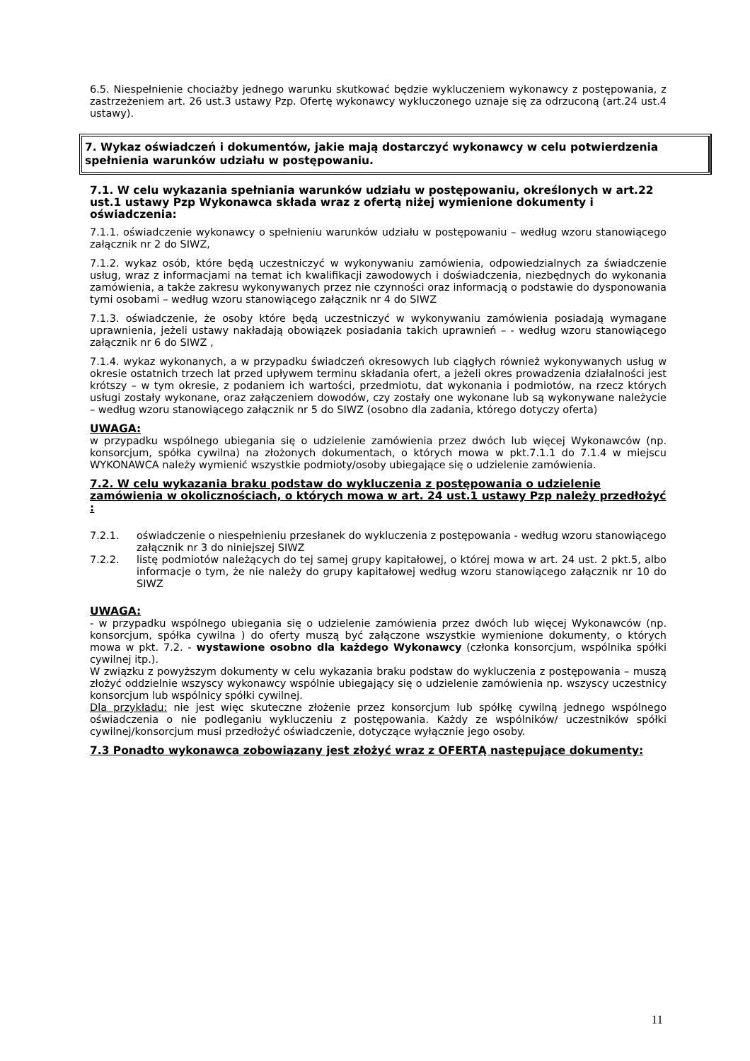6.5. Niespełnienie chociażby jednego warunku skutkować będzie wykluczeniem wykonawcy z postępowania, z zastrzeżeniem art. 26 ust.3 ustawy Pzp. Ofertę wykonawcy wykluczonego uznaje się za odrzuconą (art.24 ust.4 ustawy).
7. Wykaz oświadczeń i dokumentów, jakie mają dostarczyć wykonawcy w celu potwierdzenia spełnienia warunków udziału w postępowaniu.
7.1. W celu wykazania spełniania warunków udziału w postępowaniu, określonych w art.22 ust.1 ustawy Pzp Wykonawca składa wraz z ofertą niżej wymienione dokumenty i oświadczenia:
7.1.1. oświadczenie wykonawcy o spełnieniu warunków udziału w postępowaniu – według wzoru stanowiącego załącznik nr 2 do SIWZ,
7.1.2. wykaz osób, które będą uczestniczyć w wykonywaniu zamówienia, odpowiedzialnych za świadczenie usług, wraz z informacjami na temat ich kwalifikacji zawodowych i doświadczenia, niezbędnych do wykonania zamówienia, a także zakresu wykonywanych przez nie czynności oraz informacją o podstawie do dysponowania tymi osobami – według wzoru stanowiącego załącznik nr 4 do SIWZ
7.1.3. oświadczenie, że osoby które będą uczestniczyć w wykonywaniu zamówienia posiadają wymagane uprawnienia, jeżeli ustawy nakładają obowiązek posiadania takich uprawnień – - według wzoru stanowiącego załącznik nr 6 do SIWZ ,
7.1.4. wykaz wykonanych, a w przypadku świadczeń okresowych lub ciągłych również wykonywanych usług w okresie ostatnich trzech lat przed upływem terminu składania ofert, a jeżeli okres prowadzenia działalności jest krótszy – w tym okresie, z podaniem ich wartości, przedmiotu, dat wykonania i podmiotów, na rzecz których usługi zostały wykonane, oraz załączeniem dowodów, czy zostały one wykonane lub są wykonywane należycie – według wzoru stanowiącego załącznik nr 5 do SIWZ (osobno dla zadania, którego dotyczy oferta)
UWAGA:
w przypadku wspólnego ubiegania się o udzielenie zamówienia przez dwóch lub więcej Wykonawców (np. konsorcjum, spółka cywilna) na złożonych dokumentach, o których mowa w pkt.7.1.1 do 7.1.4 w miejscu WYKONAWCA należy wymienić wszystkie podmioty/osoby ubiegające się o udzielenie zamówienia.
7.2. W celu wykazania braku podstaw do wykluczenia z postępowania o udzielenie zamówienia w okolicznościach, o których mowa w art. 24 ust.1 ustawy Pzp należy przedłożyć :
7.2.1. oświadczenie o niespełnieniu przesłanek do wykluczenia z postępowania - według wzoru stanowiącego załącznik nr 3 do niniejszej SIWZ
7.2.2. listę podmiotów należących do tej samej grupy kapitałowej, o której mowa w art. 24 ust. 2 pkt.5, albo informacje o tym, że nie należy do grupy kapitałowej według wzoru stanowiącego załącznik nr 10 do SIWZ
UWAGA:
- w przypadku wspólnego ubiegania się o udzielenie zamówienia przez dwóch lub więcej Wykonawców (np. konsorcjum, spółka cywilna ) do oferty muszą być załączone wszystkie wymienione dokumenty, o których mowa w pkt. 7.2. - wystawione osobno dla każdego Wykonawcy (członka konsorcjum, wspólnika spółki cywilnej itp.).
W związku z powyższym dokumenty w celu wykazania braku podstaw do wykluczenia z postępowania – muszą złożyć oddzielnie wszyscy wykonawcy wspólnie ubiegający się o udzielenie zamówienia np. wszyscy uczestnicy konsorcjum lub wspólnicy spółki cywilnej.
Dla przykładu: nie jest więc skuteczne złożenie przez konsorcjum lub spółkę cywilną jednego wspólnego oświadczenia o nie podleganiu wykluczeniu z postępowania. Każdy ze wspólników/ uczestników spółki cywilnej/konsorcjum musi przedłożyć oświadczenie, dotyczące wyłącznie jego osoby.
7.3 Ponadto wykonawca zobowiązany jest złożyć wraz z OFERTĄ następujące dokumenty:
11